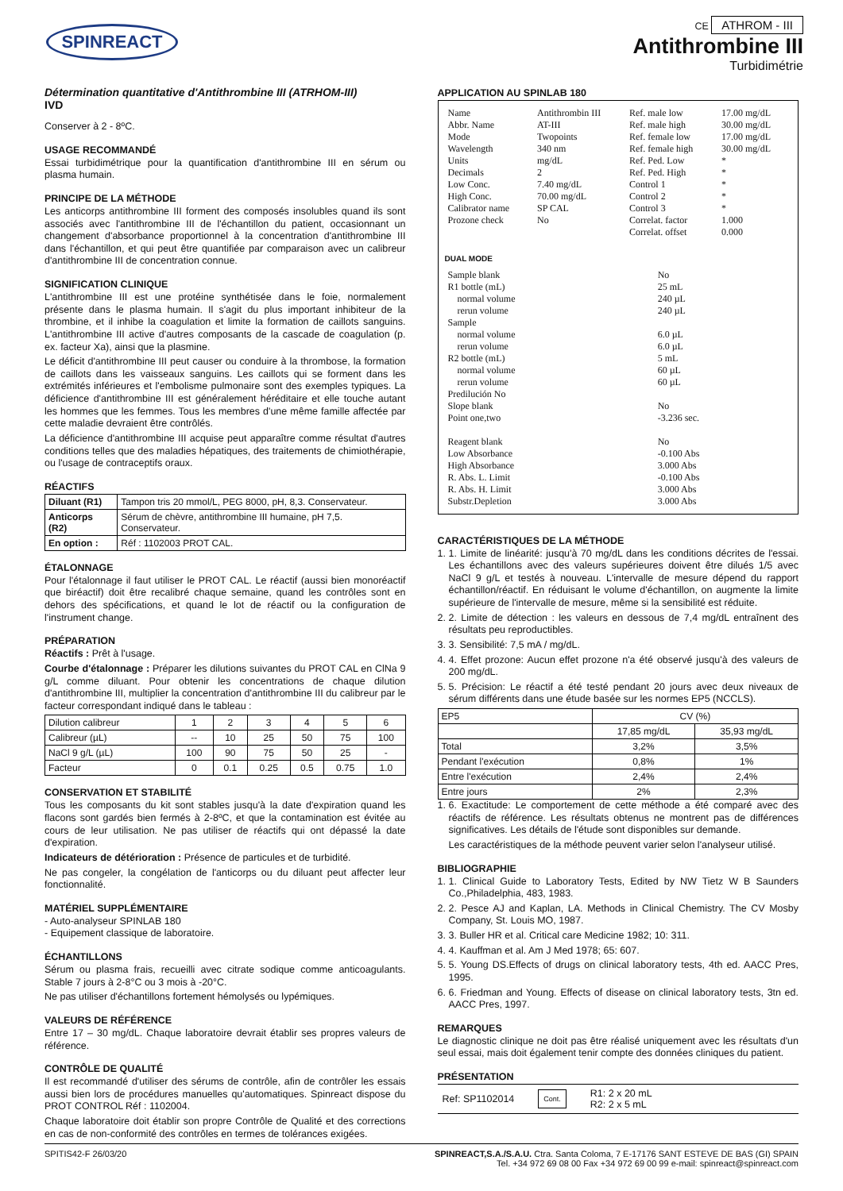SPINREACT
CE ATHROM - III
Antithrombine III
Turbidimétrie
Détermination quantitative d'Antithrombine III (ATRHOM-III)
IVD
Conserver à 2 - 8ºC.
USAGE RECOMMANDÉ
Essai turbidimétrique pour la quantification d'antithrombine III en sérum ou plasma humain.
PRINCIPE DE LA MÉTHODE
Les anticorps antithrombine III forment des composés insolubles quand ils sont associés avec l'antithrombine III de l'échantillon du patient, occasionnant un changement d'absorbance proportionnel à la concentration d'antithrombine III dans l'échantillon, et qui peut être quantifiée par comparaison avec un calibreur d'antithrombine III de concentration connue.
SIGNIFICATION CLINIQUE
L'antithrombine III est une protéine synthétisée dans le foie, normalement présente dans le plasma humain. Il s'agit du plus important inhibiteur de la thrombine, et il inhibe la coagulation et limite la formation de caillots sanguins. L'antithrombine III active d'autres composants de la cascade de coagulation (p. ex. facteur Xa), ainsi que la plasmine.
Le déficit d'antithrombine III peut causer ou conduire à la thrombose, la formation de caillots dans les vaisseaux sanguins. Les caillots qui se forment dans les extrémités inférieures et l'embolisme pulmonaire sont des exemples typiques. La déficience d'antithrombine III est généralement héréditaire et elle touche autant les hommes que les femmes. Tous les membres d'une même famille affectée par cette maladie devraient être contrôlés.
La déficience d'antithrombine III acquise peut apparaître comme résultat d'autres conditions telles que des maladies hépatiques, des traitements de chimiothérapie, ou l'usage de contraceptifs oraux.
RÉACTIFS
| Diluant (R1) | Tampon tris 20 mmol/L, PEG 8000, pH, 8,3. Conservateur. |
| Anticorps (R2) | Sérum de chèvre, antithrombine III humaine, pH 7,5. Conservateur. |
| En option : | Réf : 1102003 PROT CAL. |
ÉTALONNAGE
Pour l'étalonnage il faut utiliser le PROT CAL. Le réactif (aussi bien monoréactif que biréactif) doit être recalibré chaque semaine, quand les contrôles sont en dehors des spécifications, et quand le lot de réactif ou la configuration de l'instrument change.
PRÉPARATION
Réactifs : Prêt à l'usage.
Courbe d'étalonnage : Préparer les dilutions suivantes du PROT CAL en ClNa 9 g/L comme diluant. Pour obtenir les concentrations de chaque dilution d'antithrombine III, multiplier la concentration d'antithrombine III du calibreur par le facteur correspondant indiqué dans le tableau :
| Dilution calibreur | 1 | 2 | 3 | 4 | 5 | 6 |
| Calibreur (µL) | -- | 10 | 25 | 50 | 75 | 100 |
| NaCl 9 g/L (µL) | 100 | 90 | 75 | 50 | 25 | - |
| Facteur | 0 | 0.1 | 0.25 | 0.5 | 0.75 | 1.0 |
CONSERVATION ET STABILITÉ
Tous les composants du kit sont stables jusqu'à la date d'expiration quand les flacons sont gardés bien fermés à 2-8ºC, et que la contamination est évitée au cours de leur utilisation. Ne pas utiliser de réactifs qui ont dépassé la date d'expiration.
Indicateurs de détérioration : Présence de particules et de turbidité.
Ne pas congeler, la congélation de l'anticorps ou du diluant peut affecter leur fonctionnalité.
MATÉRIEL SUPPLÉMENTAIRE
- Auto-analyseur SPINLAB 180
- Equipement classique de laboratoire.
ÉCHANTILLONS
Sérum ou plasma frais, recueilli avec citrate sodique comme anticoagulants. Stable 7 jours à 2-8°C ou 3 mois à -20°C.
Ne pas utiliser d'échantillons fortement hémolysés ou lypémiques.
VALEURS DE RÉFÉRENCE
Entre 17 – 30 mg/dL. Chaque laboratoire devrait établir ses propres valeurs de référence.
CONTRÔLE DE QUALITÉ
Il est recommandé d'utiliser des sérums de contrôle, afin de contrôler les essais aussi bien lors de procédures manuelles qu'automatiques. Spinreact dispose du PROT CONTROL Réf : 1102004.
Chaque laboratoire doit établir son propre Contrôle de Qualité et des corrections en cas de non-conformité des contrôles en termes de tolérances exigées.
APPLICATION AU SPINLAB 180
| Name Abbr. Name Mode Wavelength Units Decimals Low Conc. High Conc. Calibrator name Prozone check | Antithrombin III AT-III Twopoints 340 nm mg/dL 2 7.40 mg/dL 70.00 mg/dL SP CAL No | Ref. male low Ref. male high Ref. female low Ref. female high Ref. Ped. Low Ref. Ped. High Control 1 Control 2 Control 3 Correlat. factor Correlat. offset | 17.00 mg/dL 30.00 mg/dL 17.00 mg/dL 30.00 mg/dL * * * * * 1.000 0.000 |
DUAL MODE
| Sample blank R1 bottle (mL) normal volume rerun volume Sample normal volume rerun volume R2 bottle (mL) normal volume rerun volume Predilución No Slope blank Point one,two Reagent blank Low Absorbance High Absorbance R. Abs. L. Limit R. Abs. H. Limit Substr.Depletion | No 25 mL 240 µL 240 µL 6.0 µL 6.0 µL 5 mL 60 µL 60 µL No -3.236 sec. No -0.100 Abs 3.000 Abs -0.100 Abs 3.000 Abs 3.000 Abs |
CARACTÉRISTIQUES DE LA MÉTHODE
1. 1. Limite de linéarité: jusqu'à 70 mg/dL dans les conditions décrites de l'essai. Les échantillons avec des valeurs supérieures doivent être dilués 1/5 avec NaCl 9 g/L et testés à nouveau. L'intervalle de mesure dépend du rapport échantillon/réactif. En réduisant le volume d'échantillon, on augmente la limite supérieure de l'intervalle de mesure, même si la sensibilité est réduite.
2. 2. Limite de détection : les valeurs en dessous de 7,4 mg/dL entraînent des résultats peu reproductibles.
3. 3. Sensibilité: 7,5 mA / mg/dL.
4. 4. Effet prozone: Aucun effet prozone n'a été observé jusqu'à des valeurs de 200 mg/dL.
5. 5. Précision: Le réactif a été testé pendant 20 jours avec deux niveaux de sérum différents dans une étude basée sur les normes EP5 (NCCLS).
| EP5 | CV (%) | |
| | 17,85 mg/dL | 35,93 mg/dL |
| Total | 3,2% | 3,5% |
| Pendant l'exécution | 0,8% | 1% |
| Entre l'exécution | 2,4% | 2,4% |
| Entre jours | 2% | 2,3% |
1. 6. Exactitude: Le comportement de cette méthode a été comparé avec des réactifs de référence. Les résultats obtenus ne montrent pas de différences significatives. Les détails de l'étude sont disponibles sur demande.
Les caractéristiques de la méthode peuvent varier selon l'analyseur utilisé.
BIBLIOGRAPHIE
1. 1. Clinical Guide to Laboratory Tests, Edited by NW Tietz W B Saunders Co.,Philadelphia, 483, 1983.
2. 2. Pesce AJ and Kaplan, LA. Methods in Clinical Chemistry. The CV Mosby Company, St. Louis MO, 1987.
3. 3. Buller HR et al. Critical care Medicine 1982; 10: 311.
4. 4. Kauffman et al. Am J Med 1978; 65: 607.
5. 5. Young DS.Effects of drugs on clinical laboratory tests, 4th ed. AACC Pres, 1995.
6. 6. Friedman and Young. Effects of disease on clinical laboratory tests, 3tn ed. AACC Pres, 1997.
REMARQUES
Le diagnostic clinique ne doit pas être réalisé uniquement avec les résultats d'un seul essai, mais doit également tenir compte des données cliniques du patient.
PRÉSENTATION
Ref: SP1102014 Cont. R1: 2 x 20 mL
R2: 2 x 5 mL
SPITIS42-F 26/03/20 SPINREACT,S.A./S.A.U. Ctra. Santa Coloma, 7 E-17176 SANT ESTEVE DE BAS (GI) SPAIN
Tel. +34 972 69 08 00 Fax +34 972 69 00 99 e-mail: spinreact@spinreact.com